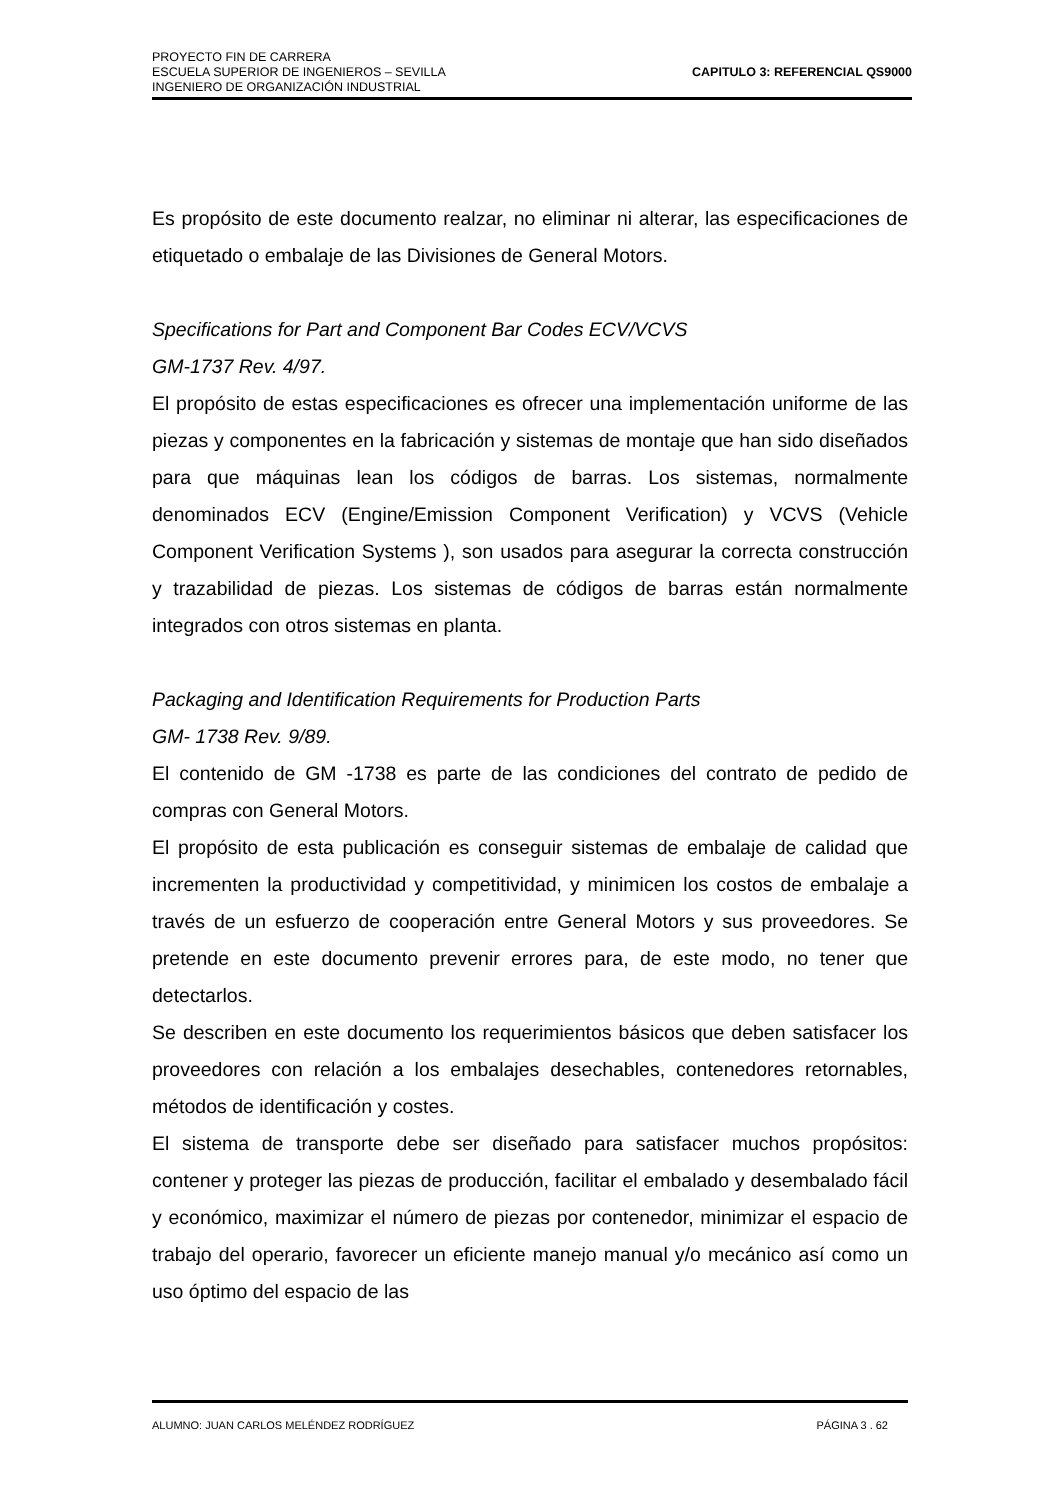PROYECTO FIN DE CARRERA
ESCUELA SUPERIOR DE INGENIEROS – SEVILLA
INGENIERO DE ORGANIZACIÓN INDUSTRIAL
CAPITULO 3: REFERENCIAL QS9000
Es propósito de este documento realzar, no eliminar ni alterar, las especificaciones de etiquetado o embalaje de las Divisiones de General Motors.
Specifications for Part and Component Bar Codes ECV/VCVS
GM-1737 Rev. 4/97.
El propósito de estas especificaciones es ofrecer una implementación uniforme de las piezas y componentes en la fabricación y sistemas de montaje que han sido diseñados para que máquinas lean los códigos de barras. Los sistemas, normalmente denominados ECV (Engine/Emission Component Verification) y VCVS (Vehicle Component Verification Systems ), son usados para asegurar la correcta construcción y trazabilidad de piezas. Los sistemas de códigos de barras están normalmente integrados con otros sistemas en planta.
Packaging and Identification Requirements for Production Parts
GM- 1738 Rev. 9/89.
El contenido de GM -1738 es parte de las condiciones del contrato de pedido de compras con General Motors.
El propósito de esta publicación es conseguir sistemas de embalaje de calidad que incrementen la productividad y competitividad, y minimicen los costos de embalaje a través de un esfuerzo de cooperación entre General Motors y sus proveedores. Se pretende en este documento prevenir errores para, de este modo, no tener que detectarlos.
Se describen en este documento los requerimientos básicos que deben satisfacer los proveedores con relación a los embalajes desechables, contenedores retornables, métodos de identificación y costes.
El sistema de transporte debe ser diseñado para satisfacer muchos propósitos: contener y proteger las piezas de producción, facilitar el embalado y desembalado fácil y económico, maximizar el número de piezas por contenedor, minimizar el espacio de trabajo del operario, favorecer un eficiente manejo manual y/o mecánico así como un uso óptimo del espacio de las
ALUMNO: JUAN CARLOS MELÉNDEZ RODRÍGUEZ PÁGINA 3 . 62